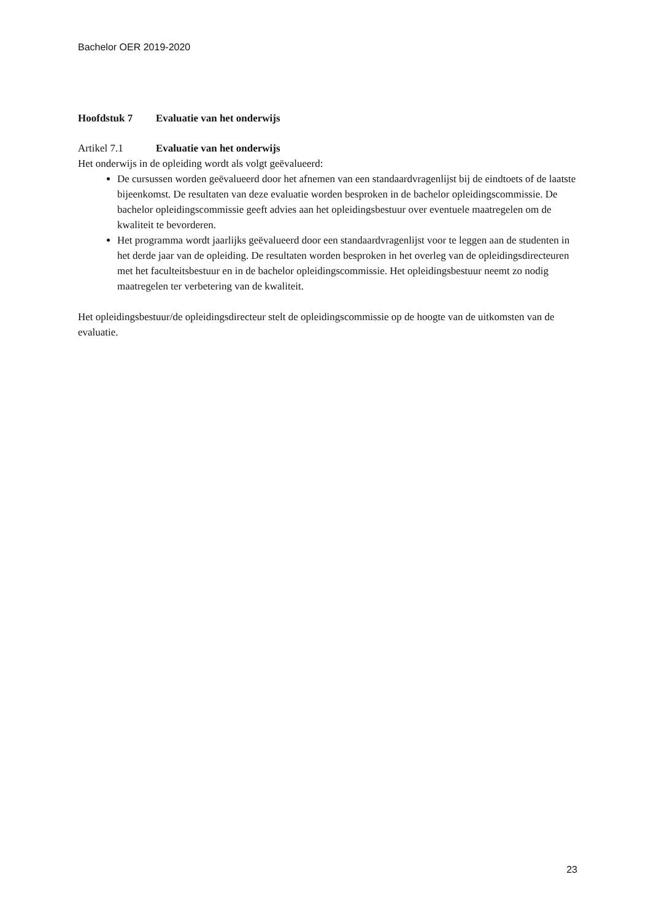Bachelor OER 2019-2020
Hoofdstuk 7 Evaluatie van het onderwijs
Artikel 7.1 Evaluatie van het onderwijs
Het onderwijs in de opleiding wordt als volgt geëvalueerd:
De cursussen worden geëvalueerd door het afnemen van een standaardvragenlijst bij de eindtoets of de laatste bijeenkomst. De resultaten van deze evaluatie worden besproken in de bachelor opleidingscommissie. De bachelor opleidingscommissie geeft advies aan het opleidingsbestuur over eventuele maatregelen om de kwaliteit te bevorderen.
Het programma wordt jaarlijks geëvalueerd door een standaardvragenlijst voor te leggen aan de studenten in het derde jaar van de opleiding. De resultaten worden besproken in het overleg van de opleidingsdirecteuren met het faculteitsbestuur en in de bachelor opleidingscommissie. Het opleidingsbestuur neemt zo nodig maatregelen ter verbetering van de kwaliteit.
Het opleidingsbestuur/de opleidingsdirecteur stelt de opleidingscommissie op de hoogte van de uitkomsten van de evaluatie.
23